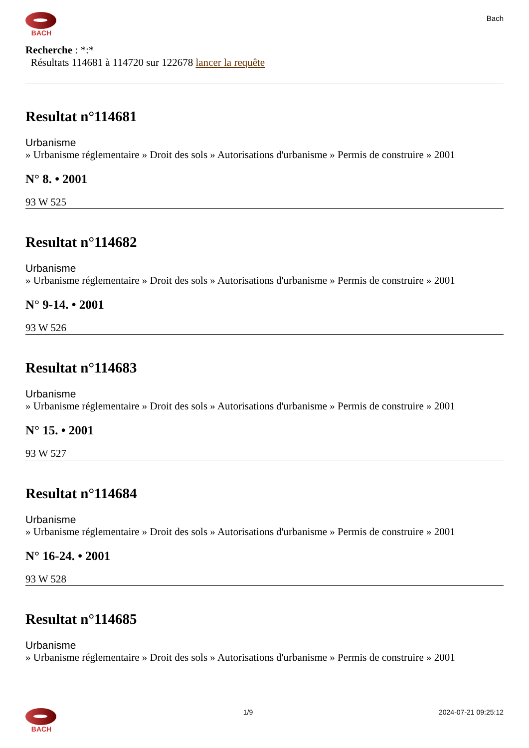BACH
Bach
Recherche : *:*
Résultats 114681 à 114720 sur 122678 lancer la requête
Resultat n°114681
Urbanisme
» Urbanisme réglementaire » Droit des sols » Autorisations d'urbanisme » Permis de construire » 2001
N° 8. • 2001
93 W 525
Resultat n°114682
Urbanisme
» Urbanisme réglementaire » Droit des sols » Autorisations d'urbanisme » Permis de construire » 2001
N° 9-14. • 2001
93 W 526
Resultat n°114683
Urbanisme
» Urbanisme réglementaire » Droit des sols » Autorisations d'urbanisme » Permis de construire » 2001
N° 15. • 2001
93 W 527
Resultat n°114684
Urbanisme
» Urbanisme réglementaire » Droit des sols » Autorisations d'urbanisme » Permis de construire » 2001
N° 16-24. • 2001
93 W 528
Resultat n°114685
Urbanisme
» Urbanisme réglementaire » Droit des sols » Autorisations d'urbanisme » Permis de construire » 2001
BACH 1/9 2024-07-21 09:25:12